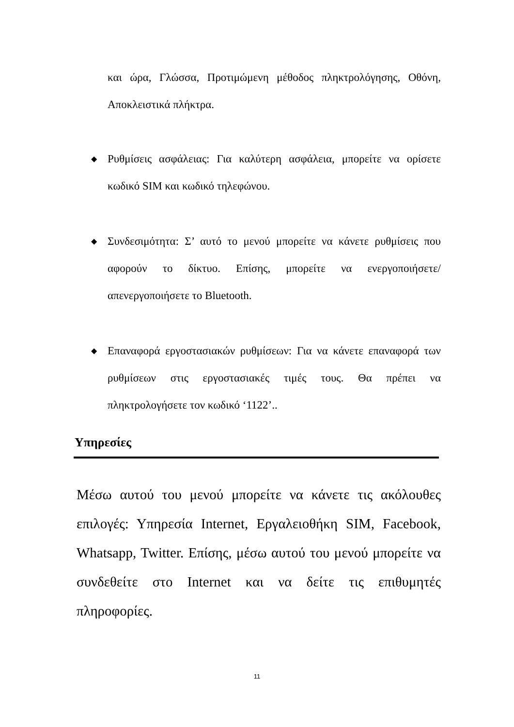και ώρα, Γλώσσα, Προτιμώμενη μέθοδος πληκτρολόγησης, Οθόνη, Αποκλειστικά πλήκτρα.
◆ Ρυθμίσεις ασφάλειας: Για καλύτερη ασφάλεια, μπορείτε να ορίσετε κωδικό SIM και κωδικό τηλεφώνου.
◆ Συνδεσιμότητα: Σ’ αυτό το μενού μπορείτε να κάνετε ρυθμίσεις που αφορούν το δίκτυο. Επίσης, μπορείτε να ενεργοποιήσετε/ απενεργοποιήσετε το Bluetooth.
◆ Επαναφορά εργοστασιακών ρυθμίσεων: Για να κάνετε επαναφορά των ρυθμίσεων στις εργοστασιακές τιμές τους. Θα πρέπει να πληκτρολογήσετε τον κωδικό ‘1122’..
Υπηρεσίες
Μέσω αυτού του μενού μπορείτε να κάνετε τις ακόλουθες επιλογές: Υπηρεσία Internet, Εργαλειοθήκη SIM, Facebook, Whatsapp, Twitter. Επίσης, μέσω αυτού του μενού μπορείτε να συνδεθείτε στο Internet και να δείτε τις επιθυμητές πληροφορίες.
11